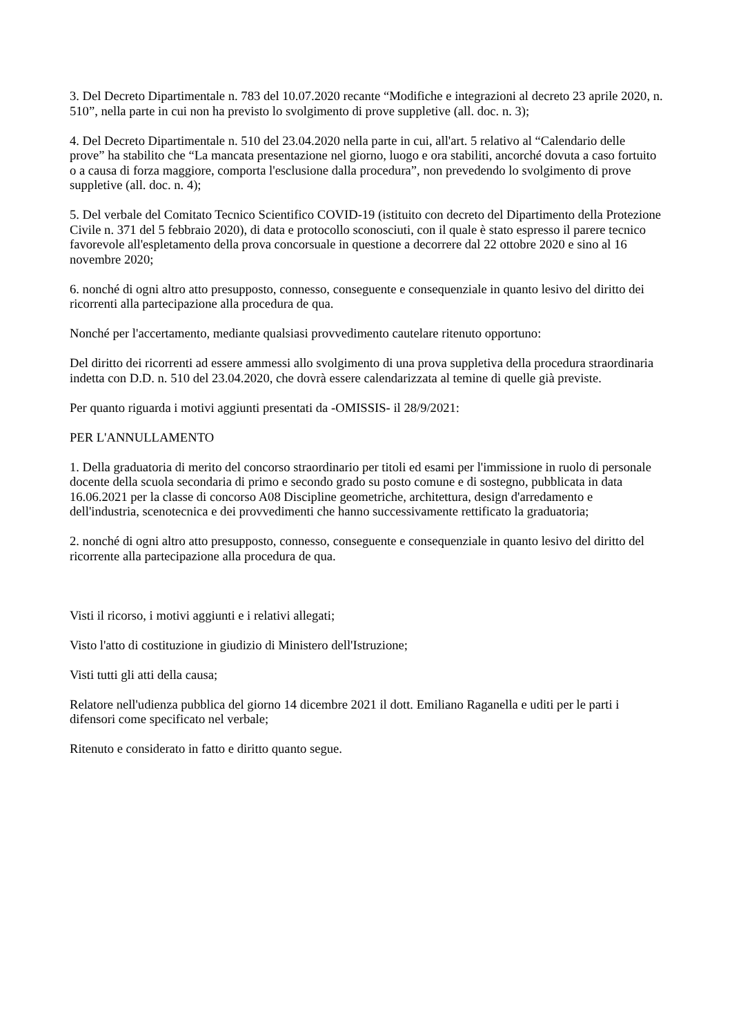3. Del Decreto Dipartimentale n. 783 del 10.07.2020 recante “Modifiche e integrazioni al decreto 23 aprile 2020, n. 510”, nella parte in cui non ha previsto lo svolgimento di prove suppletive (all. doc. n. 3);
4. Del Decreto Dipartimentale n. 510 del 23.04.2020 nella parte in cui, all'art. 5 relativo al “Calendario delle prove” ha stabilito che “La mancata presentazione nel giorno, luogo e ora stabiliti, ancorché dovuta a caso fortuito o a causa di forza maggiore, comporta l'esclusione dalla procedura”, non prevedendo lo svolgimento di prove suppletive (all. doc. n. 4);
5. Del verbale del Comitato Tecnico Scientifico COVID-19 (istituito con decreto del Dipartimento della Protezione Civile n. 371 del 5 febbraio 2020), di data e protocollo sconosciuti, con il quale è stato espresso il parere tecnico favorevole all'espletamento della prova concorsuale in questione a decorrere dal 22 ottobre 2020 e sino al 16 novembre 2020;
6. nonché di ogni altro atto presupposto, connesso, conseguente e consequenziale in quanto lesivo del diritto dei ricorrenti alla partecipazione alla procedura de qua.
Nonché per l'accertamento, mediante qualsiasi provvedimento cautelare ritenuto opportuno:
Del diritto dei ricorrenti ad essere ammessi allo svolgimento di una prova suppletiva della procedura straordinaria indetta con D.D. n. 510 del 23.04.2020, che dovrà essere calendarizzata al temine di quelle già previste.
Per quanto riguarda i motivi aggiunti presentati da -OMISSIS- il 28/9/2021:
PER L'ANNULLAMENTO
1. Della graduatoria di merito del concorso straordinario per titoli ed esami per l'immissione in ruolo di personale docente della scuola secondaria di primo e secondo grado su posto comune e di sostegno, pubblicata in data 16.06.2021 per la classe di concorso A08 Discipline geometriche, architettura, design d'arredamento e dell'industria, scenotecnica e dei provvedimenti che hanno successivamente rettificato la graduatoria;
2. nonché di ogni altro atto presupposto, connesso, conseguente e consequenziale in quanto lesivo del diritto del ricorrente alla partecipazione alla procedura de qua.
Visti il ricorso, i motivi aggiunti e i relativi allegati;
Visto l'atto di costituzione in giudizio di Ministero dell'Istruzione;
Visti tutti gli atti della causa;
Relatore nell'udienza pubblica del giorno 14 dicembre 2021 il dott. Emiliano Raganella e uditi per le parti i difensori come specificato nel verbale;
Ritenuto e considerato in fatto e diritto quanto segue.